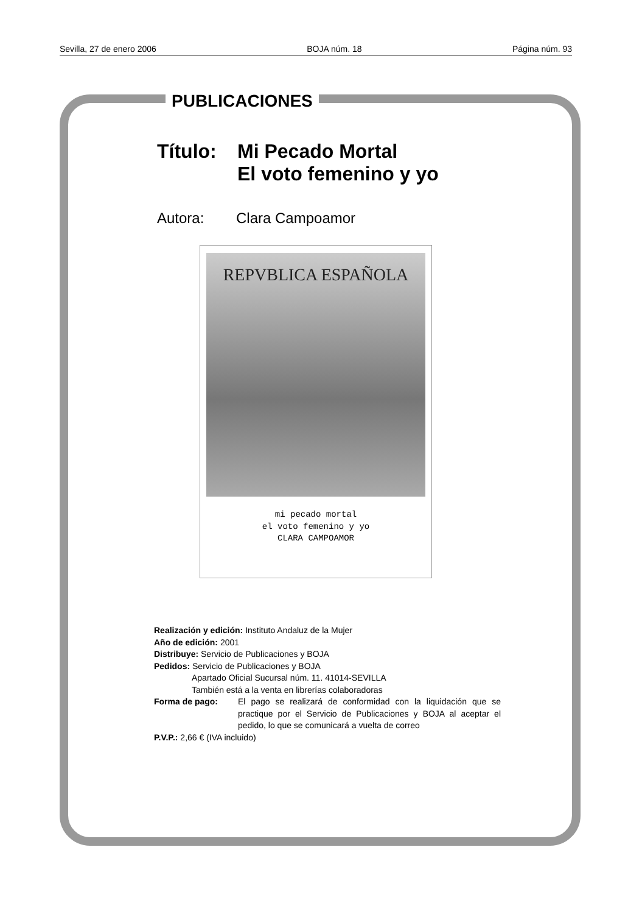Sevilla, 27 de enero 2006 BOJA núm. 18 Página núm. 93
PUBLICACIONES
Título: Mi Pecado Mortal
El voto femenino y yo
Autora: Clara Campoamor
REPVBLICA ESPAÑOLA
mi pecado mortal
el voto femenino y yo
CLARA CAMPOAMOR
Realización y edición: Instituto Andaluz de la Mujer
Año de edición: 2001
Distribuye: Servicio de Publicaciones y BOJA
Pedidos: Servicio de Publicaciones y BOJA
Apartado Oficial Sucursal núm. 11. 41014-SEVILLA
También está a la venta en librerías colaboradoras
Forma de pago: El pago se realizará de conformidad con la liquidación que se practique por el Servicio de Publicaciones y BOJA al aceptar el pedido, lo que se comunicará a vuelta de correo
P.V.P.: 2,66 € (IVA incluido)